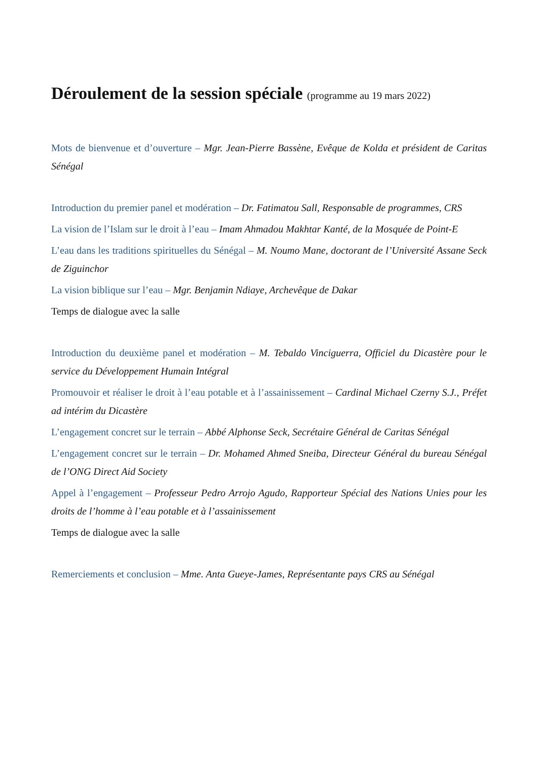Déroulement de la session spéciale (programme au 19 mars 2022)
Mots de bienvenue et d’ouverture – Mgr. Jean-Pierre Bassène, Evêque de Kolda et président de Caritas Sénégal
Introduction du premier panel et modération – Dr. Fatimatou Sall, Responsable de programmes, CRS
La vision de l’Islam sur le droit à l’eau – Imam Ahmadou Makhtar Kanté, de la Mosquée de Point-E
L’eau dans les traditions spirituelles du Sénégal – M. Noumo Mane, doctorant de l’Université Assane Seck de Ziguinchor
La vision biblique sur l’eau – Mgr. Benjamin Ndiaye, Archevêque de Dakar
Temps de dialogue avec la salle
Introduction du deuxième panel et modération – M. Tebaldo Vinciguerra, Officiel du Dicastère pour le service du Développement Humain Intégral
Promouvoir et réaliser le droit à l’eau potable et à l’assainissement – Cardinal Michael Czerny S.J., Préfet ad intérim du Dicastère
L’engagement concret sur le terrain – Abbé Alphonse Seck, Secrétaire Général de Caritas Sénégal
L’engagement concret sur le terrain – Dr. Mohamed Ahmed Sneiba, Directeur Général du bureau Sénégal de l’ONG Direct Aid Society
Appel à l’engagement – Professeur Pedro Arrojo Agudo, Rapporteur Spécial des Nations Unies pour les droits de l’homme à l’eau potable et à l’assainissement
Temps de dialogue avec la salle
Remerciements et conclusion – Mme. Anta Gueye-James, Représentante pays CRS au Sénégal